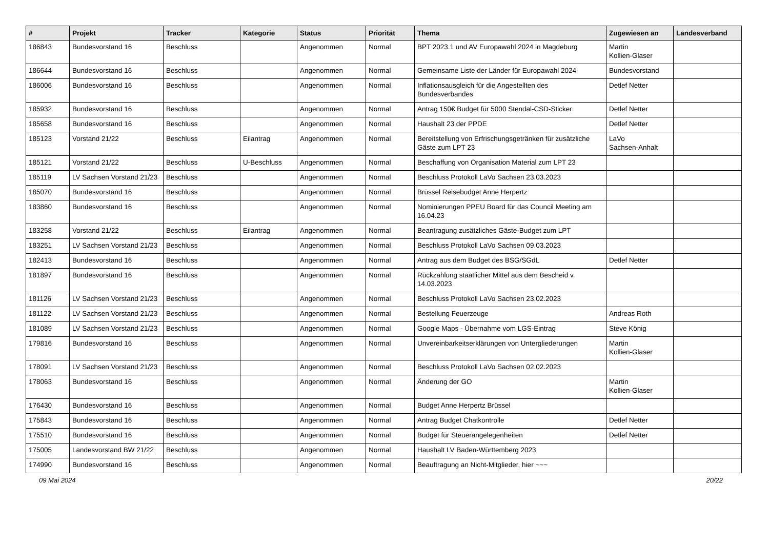| # | Projekt | Tracker | Kategorie | Status | Priorität | Thema | Zugewiesen an | Landesverband |
| --- | --- | --- | --- | --- | --- | --- | --- | --- |
| 186843 | Bundesvorstand 16 | Beschluss | | Angenommen | Normal | BPT 2023.1 und AV Europawahl 2024 in Magdeburg | Martin Kollien-Glaser | |
| 186644 | Bundesvorstand 16 | Beschluss | | Angenommen | Normal | Gemeinsame Liste der Länder für Europawahl 2024 | Bundesvorstand | |
| 186006 | Bundesvorstand 16 | Beschluss | | Angenommen | Normal | Inflationsausgleich für die Angestellten des Bundesverbandes | Detlef Netter | |
| 185932 | Bundesvorstand 16 | Beschluss | | Angenommen | Normal | Antrag 150€ Budget für 5000 Stendal-CSD-Sticker | Detlef Netter | |
| 185658 | Bundesvorstand 16 | Beschluss | | Angenommen | Normal | Haushalt 23 der PPDE | Detlef Netter | |
| 185123 | Vorstand 21/22 | Beschluss | Eilantrag | Angenommen | Normal | Bereitstellung von Erfrischungsgetränken für zusätzliche Gäste zum LPT 23 | LaVo Sachsen-Anhalt | |
| 185121 | Vorstand 21/22 | Beschluss | U-Beschluss | Angenommen | Normal | Beschaffung von Organisation Material zum LPT 23 | | |
| 185119 | LV Sachsen Vorstand 21/23 | Beschluss | | Angenommen | Normal | Beschluss Protokoll LaVo Sachsen 23.03.2023 | | |
| 185070 | Bundesvorstand 16 | Beschluss | | Angenommen | Normal | Brüssel Reisebudget Anne Herpertz | | |
| 183860 | Bundesvorstand 16 | Beschluss | | Angenommen | Normal | Nominierungen PPEU Board für das Council Meeting am 16.04.23 | | |
| 183258 | Vorstand 21/22 | Beschluss | Eilantrag | Angenommen | Normal | Beantragung zusätzliches Gäste-Budget zum LPT | | |
| 183251 | LV Sachsen Vorstand 21/23 | Beschluss | | Angenommen | Normal | Beschluss Protokoll LaVo Sachsen 09.03.2023 | | |
| 182413 | Bundesvorstand 16 | Beschluss | | Angenommen | Normal | Antrag aus dem Budget des BSG/SGdL | Detlef Netter | |
| 181897 | Bundesvorstand 16 | Beschluss | | Angenommen | Normal | Rückzahlung staatlicher Mittel aus dem Bescheid v. 14.03.2023 | | |
| 181126 | LV Sachsen Vorstand 21/23 | Beschluss | | Angenommen | Normal | Beschluss Protokoll LaVo Sachsen 23.02.2023 | | |
| 181122 | LV Sachsen Vorstand 21/23 | Beschluss | | Angenommen | Normal | Bestellung Feuerzeuge | Andreas Roth | |
| 181089 | LV Sachsen Vorstand 21/23 | Beschluss | | Angenommen | Normal | Google Maps - Übernahme vom LGS-Eintrag | Steve König | |
| 179816 | Bundesvorstand 16 | Beschluss | | Angenommen | Normal | Unvereinbarkeitserklärungen von Untergliederungen | Martin Kollien-Glaser | |
| 178091 | LV Sachsen Vorstand 21/23 | Beschluss | | Angenommen | Normal | Beschluss Protokoll LaVo Sachsen 02.02.2023 | | |
| 178063 | Bundesvorstand 16 | Beschluss | | Angenommen | Normal | Änderung der GO | Martin Kollien-Glaser | |
| 176430 | Bundesvorstand 16 | Beschluss | | Angenommen | Normal | Budget Anne Herpertz Brüssel | | |
| 175843 | Bundesvorstand 16 | Beschluss | | Angenommen | Normal | Antrag Budget Chatkontrolle | Detlef Netter | |
| 175510 | Bundesvorstand 16 | Beschluss | | Angenommen | Normal | Budget für Steuerangelegenheiten | Detlef Netter | |
| 175005 | Landesvorstand BW 21/22 | Beschluss | | Angenommen | Normal | Haushalt LV Baden-Württemberg 2023 | | |
| 174990 | Bundesvorstand 16 | Beschluss | | Angenommen | Normal | Beauftragung an Nicht-Mitglieder, hier ~~~ | | |
09 Mai 2024 20/22